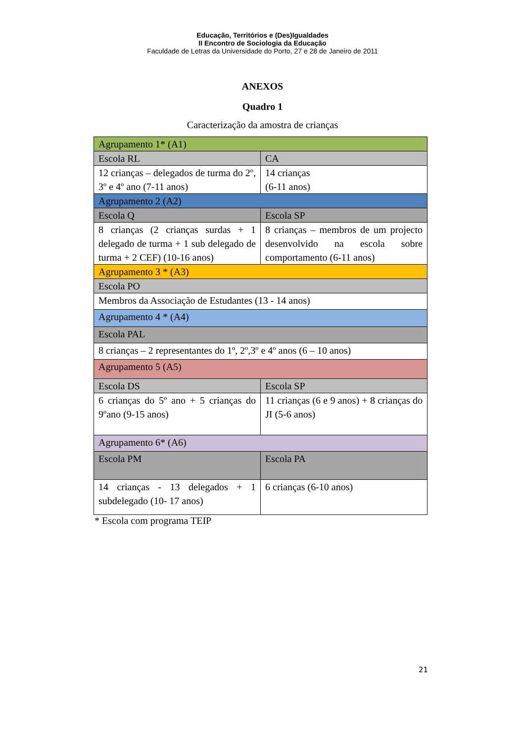Educação, Territórios e (Des)Igualdades
II Encontro de Sociologia da Educação
Faculdade de Letras da Universidade do Porto, 27 e 28 de Janeiro de 2011
ANEXOS
Quadro 1
Caracterização da amostra de crianças
| Agrupamento 1* (A1) | |
| Escola RL | CA |
| 12 crianças – delegados de turma do 2º, 3º e 4º ano (7-11 anos) | 14 crianças (6-11 anos) |
| Agrupamento 2 (A2) | |
| Escola Q | Escola SP |
| 8 crianças (2 crianças surdas + 1 delegado de turma + 1 sub delegado de turma + 2 CEF) (10-16 anos) | 8 crianças – membros de um projecto desenvolvido na escola sobre comportamento (6-11 anos) |
| Agrupamento 3 * (A3) | |
| Escola PO | |
| Membros da Associação de Estudantes (13 - 14 anos) | |
| Agrupamento 4 * (A4) | |
| Escola PAL | |
| 8 crianças – 2 representantes do 1º, 2º,3º e 4º anos (6 – 10 anos) | |
| Agrupamento 5 (A5) | |
| Escola DS | Escola SP |
| 6 crianças do 5º ano + 5 crianças do 9ºano (9-15 anos) | 11 crianças (6 e 9 anos) + 8 crianças do JI (5-6 anos) |
| Agrupamento 6* (A6) | |
| Escola PM | Escola PA |
| 14 crianças - 13 delegados + 1 subdelegado (10- 17 anos) | 6 crianças (6-10 anos) |
* Escola com programa TEIP
21